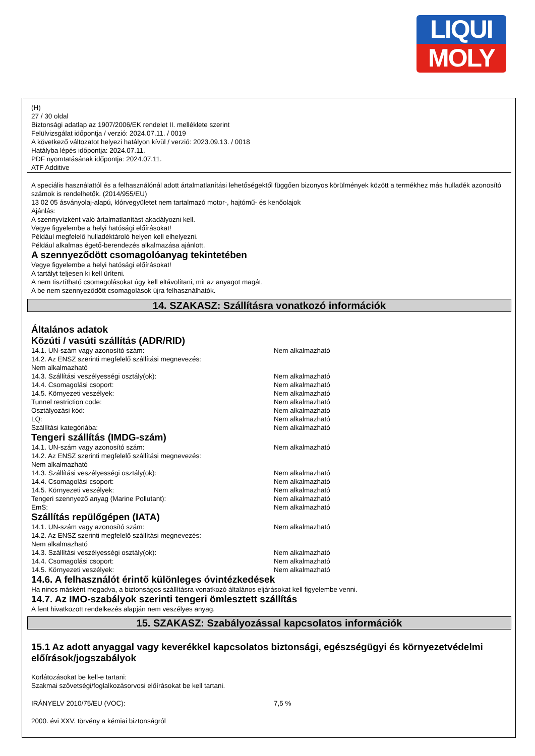LIQUI
MOLY
(H)
27 / 30 oldal
Biztonsági adatlap az 1907/2006/EK rendelet II. melléklete szerint
Felülvizsgálat időpontja / verzió: 2024.07.11. / 0019
A következő változatot helyezi hatályon kívül / verzió: 2023.09.13. / 0018
Hatályba lépés időpontja: 2024.07.11.
PDF nyomtatásának időpontja: 2024.07.11.
ATF Additive
A speciális használattól és a felhasználónál adott ártalmatlanítási lehetőségektől függően bizonyos körülmények között a termékhez más hulladék azonosító számok is rendelhetők. (2014/955/EU)
13 02 05 ásványolaj-alapú, klórvegyületet nem tartalmazó motor-, hajtómű- és kenőolajok
Ajánlás:
A szennyvízként való ártalmatlanítást akadályozni kell.
Vegye figyelembe a helyi hatósági előírásokat!
Például megfelelő hulladéktároló helyen kell elhelyezni.
Például alkalmas égető-berendezés alkalmazása ajánlott.
A szennyeződött csomagolóanyag tekintetében
Vegye figyelembe a helyi hatósági előírásokat!
A tartályt teljesen ki kell üríteni.
A nem tisztítható csomagolásokat úgy kell eltávolítani, mit az anyagot magát.
A be nem szennyeződött csomagolások újra felhasználhatók.
14. SZAKASZ: Szállításra vonatkozó információk
Általános adatok
Közúti / vasúti szállítás (ADR/RID)
| 14.1. UN-szám vagy azonosító szám: | Nem alkalmazható |
| 14.2. Az ENSZ szerinti megfelelő szállítási megnevezés: Nem alkalmazható | |
| 14.3. Szállítási veszélyességi osztály(ok): | Nem alkalmazható |
| 14.4. Csomagolási csoport: | Nem alkalmazható |
| 14.5. Környezeti veszélyek: | Nem alkalmazható |
| Tunnel restriction code: | Nem alkalmazható |
| Osztályozási kód: | Nem alkalmazható |
| LQ: | Nem alkalmazható |
| Szállítási kategóriába: | Nem alkalmazható |
Tengeri szállítás (IMDG-szám)
| 14.1. UN-szám vagy azonosító szám: | Nem alkalmazható |
| 14.2. Az ENSZ szerinti megfelelő szállítási megnevezés: Nem alkalmazható | |
| 14.3. Szállítási veszélyességi osztály(ok): | Nem alkalmazható |
| 14.4. Csomagolási csoport: | Nem alkalmazható |
| 14.5. Környezeti veszélyek: | Nem alkalmazható |
| Tengeri szennyező anyag (Marine Pollutant): | Nem alkalmazható |
| EmS: | Nem alkalmazható |
Szállítás repülőgépen (IATA)
| 14.1. UN-szám vagy azonosító szám: | Nem alkalmazható |
| 14.2. Az ENSZ szerinti megfelelő szállítási megnevezés: Nem alkalmazható | |
| 14.3. Szállítási veszélyességi osztály(ok): | Nem alkalmazható |
| 14.4. Csomagolási csoport: | Nem alkalmazható |
| 14.5. Környezeti veszélyek: | Nem alkalmazható |
14.6. A felhasználót érintő különleges óvintézkedések
Ha nincs másként megadva, a biztonságos szállításra vonatkozó általános eljárásokat kell figyelembe venni.
14.7. Az IMO-szabályok szerinti tengeri ömlesztett szállítás
A fent hivatkozott rendelkezés alapján nem veszélyes anyag.
15. SZAKASZ: Szabályozással kapcsolatos információk
15.1 Az adott anyaggal vagy keverékkel kapcsolatos biztonsági, egészségügyi és környezetvédelmi előírások/jogszabályok
Korlátozásokat be kell-e tartani:
Szakmai szövetségi/foglalkozásorvosi előírásokat be kell tartani.
| IRÁNYELV 2010/75/EU (VOC): | 7,5 % |
2000. évi XXV. törvény a kémiai biztonságról